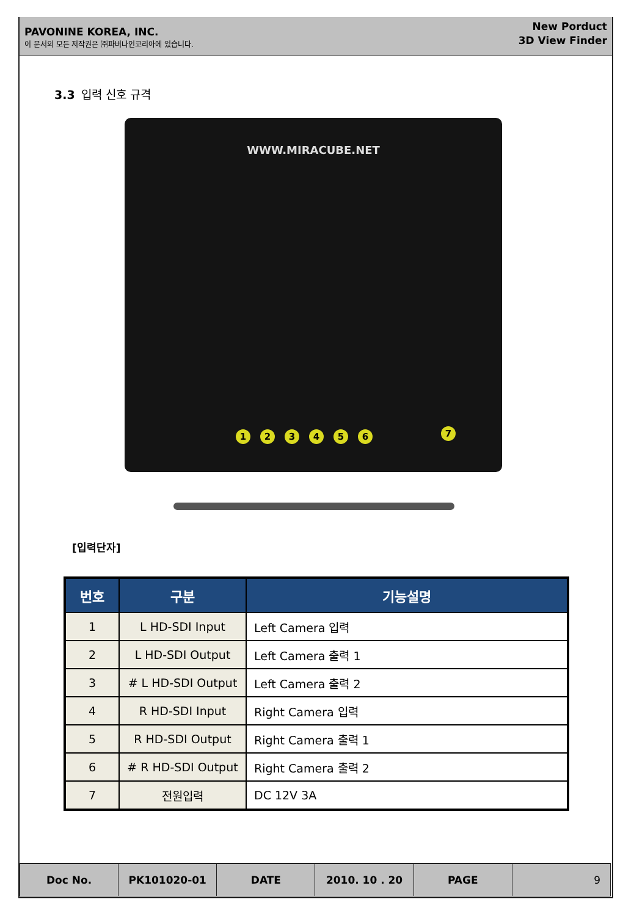PAVONINE KOREA, INC.
이 문서의 모든 저작권은 ㈜파버나인코리아에 있습니다.
New Porduct
3D View Finder
3.3 입력 신호 규격
WWW.MIRACUBE.NET
1 2 3 4 5 6 7
[입력단자]
| 번호 | 구분 | 기능설명 |
| --- | --- | --- |
| 1 | L HD-SDI Input | Left Camera 입력 |
| 2 | L HD-SDI Output | Left Camera 출력 1 |
| 3 | # L HD-SDI Output | Left Camera 출력 2 |
| 4 | R HD-SDI Input | Right Camera 입력 |
| 5 | R HD-SDI Output | Right Camera 출력 1 |
| 6 | # R HD-SDI Output | Right Camera 출력 2 |
| 7 | 전원입력 | DC 12V 3A |
| Doc No. | PK101020-01 | DATE | 2010. 10 . 20 | PAGE | 9 |